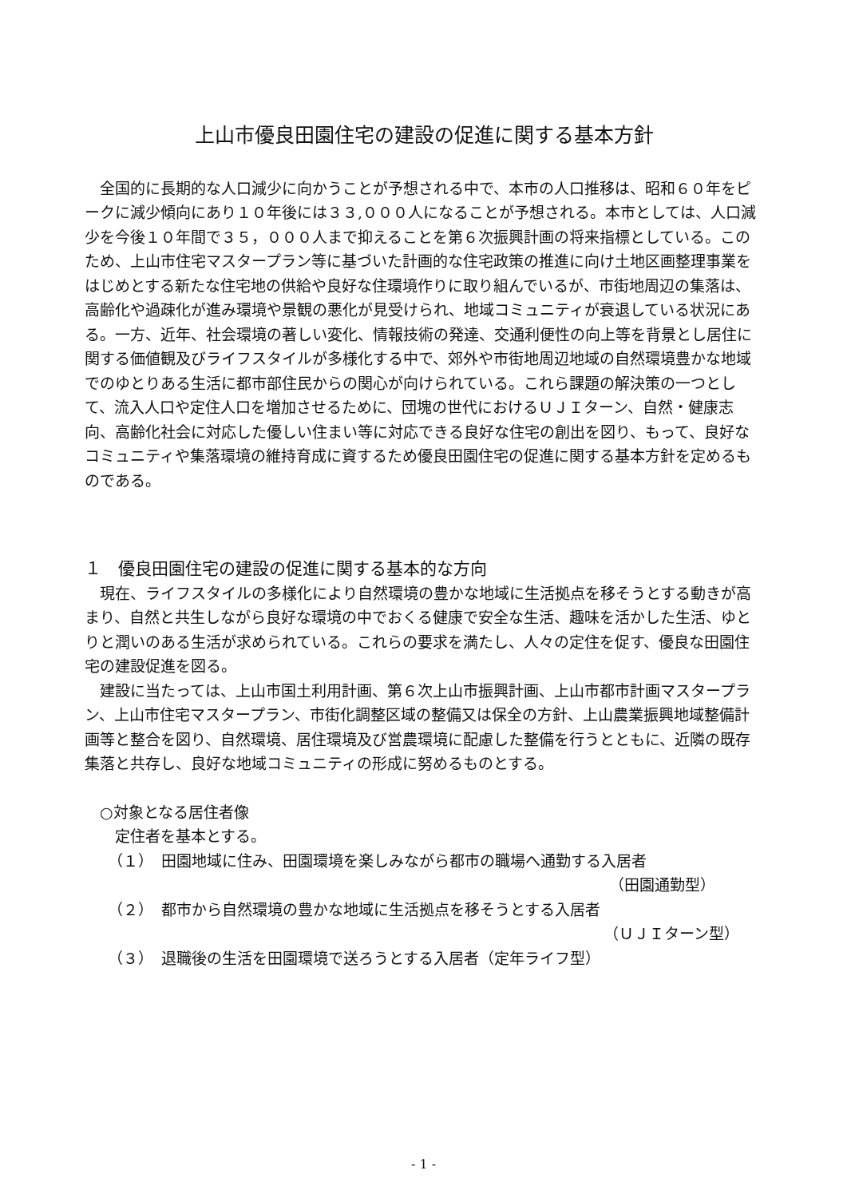上山市優良田園住宅の建設の促進に関する基本方針
全国的に長期的な人口減少に向かうことが予想される中で、本市の人口推移は、昭和６０年をピークに減少傾向にあり１０年後には３３,０００人になることが予想される。本市としては、人口減少を今後１０年間で３５，０００人まで抑えることを第６次振興計画の将来指標としている。このため、上山市住宅マスタープラン等に基づいた計画的な住宅政策の推進に向け土地区画整理事業をはじめとする新たな住宅地の供給や良好な住環境作りに取り組んでいるが、市街地周辺の集落は、高齢化や過疎化が進み環境や景観の悪化が見受けられ、地域コミュニティが衰退している状況にある。一方、近年、社会環境の著しい変化、情報技術の発達、交通利便性の向上等を背景とし居住に関する価値観及びライフスタイルが多様化する中で、郊外や市街地周辺地域の自然環境豊かな地域でのゆとりある生活に都市部住民からの関心が向けられている。これら課題の解決策の一つとして、流入人口や定住人口を増加させるために、団塊の世代におけるＵＪＩターン、自然・健康志向、高齢化社会に対応した優しい住まい等に対応できる良好な住宅の創出を図り、もって、良好なコミュニティや集落環境の維持育成に資するため優良田園住宅の促進に関する基本方針を定めるものである。
１　優良田園住宅の建設の促進に関する基本的な方向
現在、ライフスタイルの多様化により自然環境の豊かな地域に生活拠点を移そうとする動きが高まり、自然と共生しながら良好な環境の中でおくる健康で安全な生活、趣味を活かした生活、ゆとりと潤いのある生活が求められている。これらの要求を満たし、人々の定住を促す、優良な田園住宅の建設促進を図る。
建設に当たっては、上山市国土利用計画、第６次上山市振興計画、上山市都市計画マスタープラン、上山市住宅マスタープラン、市街化調整区域の整備又は保全の方針、上山農業振興地域整備計画等と整合を図り、自然環境、居住環境及び営農環境に配慮した整備を行うとともに、近隣の既存集落と共存し、良好な地域コミュニティの形成に努めるものとする。
○対象となる居住者像
定住者を基本とする。
（１）　田園地域に住み、田園環境を楽しみながら都市の職場へ通勤する入居者
（田園通勤型）
（２）　都市から自然環境の豊かな地域に生活拠点を移そうとする入居者
（ＵＪＩターン型）
（３）　退職後の生活を田園環境で送ろうとする入居者（定年ライフ型）
- 1 -